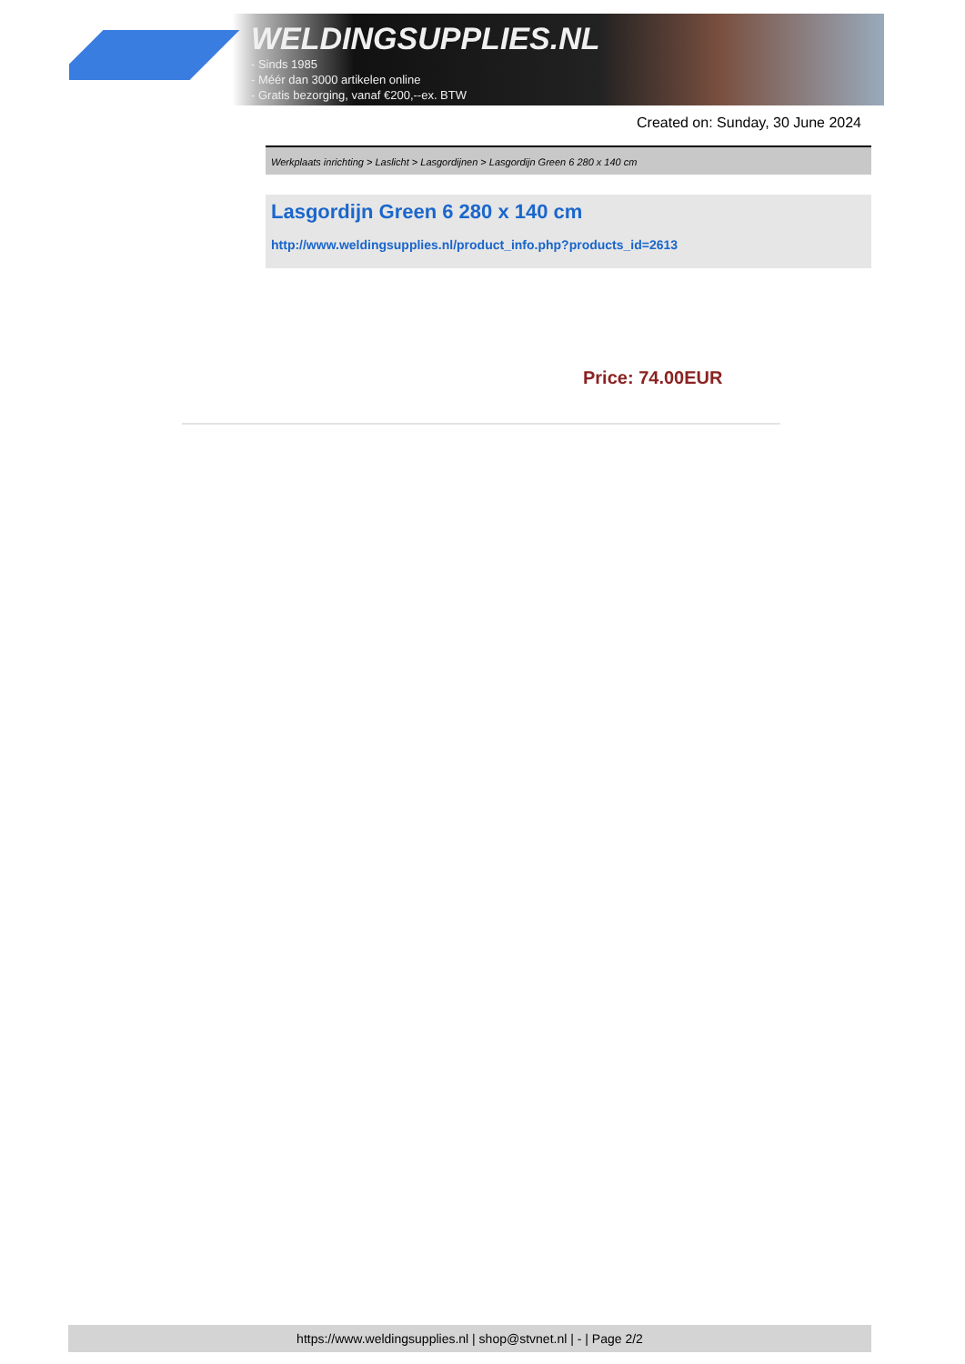WELDINGSUPPLIES.NL
- Sinds 1985
- Méér dan 3000 artikelen online
- Gratis bezorging, vanaf €200,--ex. BTW
Created on: Sunday, 30 June 2024
Werkplaats inrichting > Laslicht > Lasgordijnen > Lasgordijn Green 6 280 x 140 cm
Lasgordijn Green 6 280 x 140 cm
http://www.weldingsupplies.nl/product_info.php?products_id=2613
Price: 74.00EUR
https://www.weldingsupplies.nl | shop@stvnet.nl | - | Page 2/2